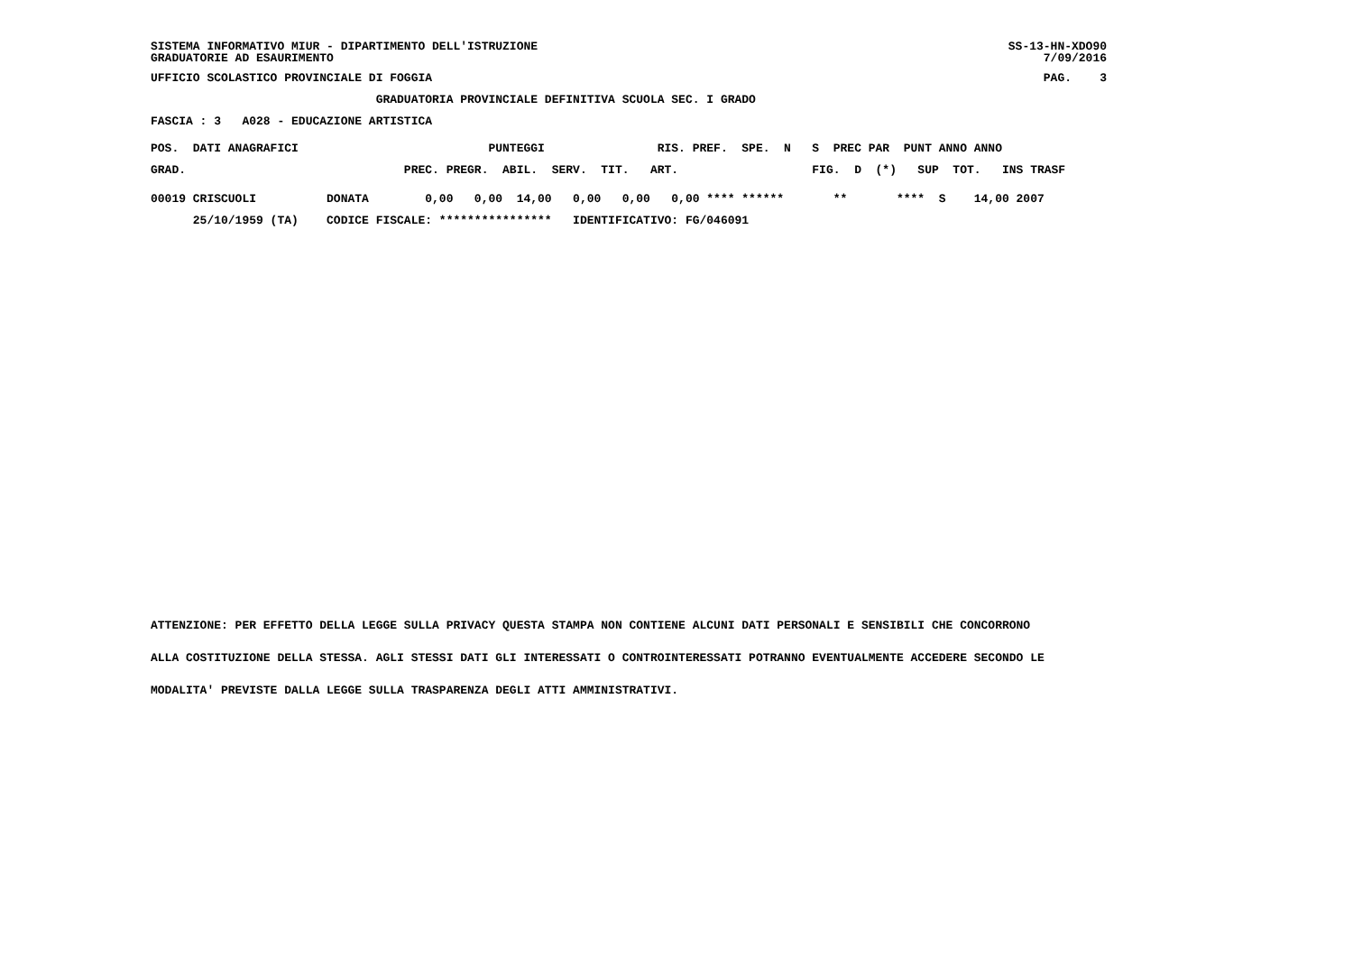SISTEMA INFORMATIVO MIUR - DIPARTIMENTO DELL'ISTRUZIONE
GRADUATORIE AD ESAURIMENTO
SS-13-HN-XDO90
7/09/2016
UFFICIO SCOLASTICO PROVINCIALE DI FOGGIA
PAG.    3
                                GRADUATORIA PROVINCIALE DEFINITIVA SCUOLA SEC. I GRADO
FASCIA : 3   A028 - EDUCAZIONE ARTISTICA
POS.  DATI ANAGRAFICI                           PUNTEGGI                RIS. PREF.  SPE.  N   S  PREC PAR  PUNT ANNO ANNO
GRAD.                               PREC. PREGR.  ABIL.  SERV.  TIT.   ART.                   FIG.  D  (*)   SUP  TOT.   INS TRASF
00019 CRISCUOLI          DONATA        0,00   0,00  14,00   0,00   0,00   0,00 **** ******       **       ****  S    14,00 2007
      25/10/1959 (TA)    CODICE FISCALE: ****************   IDENTIFICATIVO: FG/046091
ATTENZIONE: PER EFFETTO DELLA LEGGE SULLA PRIVACY QUESTA STAMPA NON CONTIENE ALCUNI DATI PERSONALI E SENSIBILI CHE CONCORRONO
ALLA COSTITUZIONE DELLA STESSA. AGLI STESSI DATI GLI INTERESSATI O CONTROINTERESSATI POTRANNO EVENTUALMENTE ACCEDERE SECONDO LE
MODALITA' PREVISTE DALLA LEGGE SULLA TRASPARENZA DEGLI ATTI AMMINISTRATIVI.